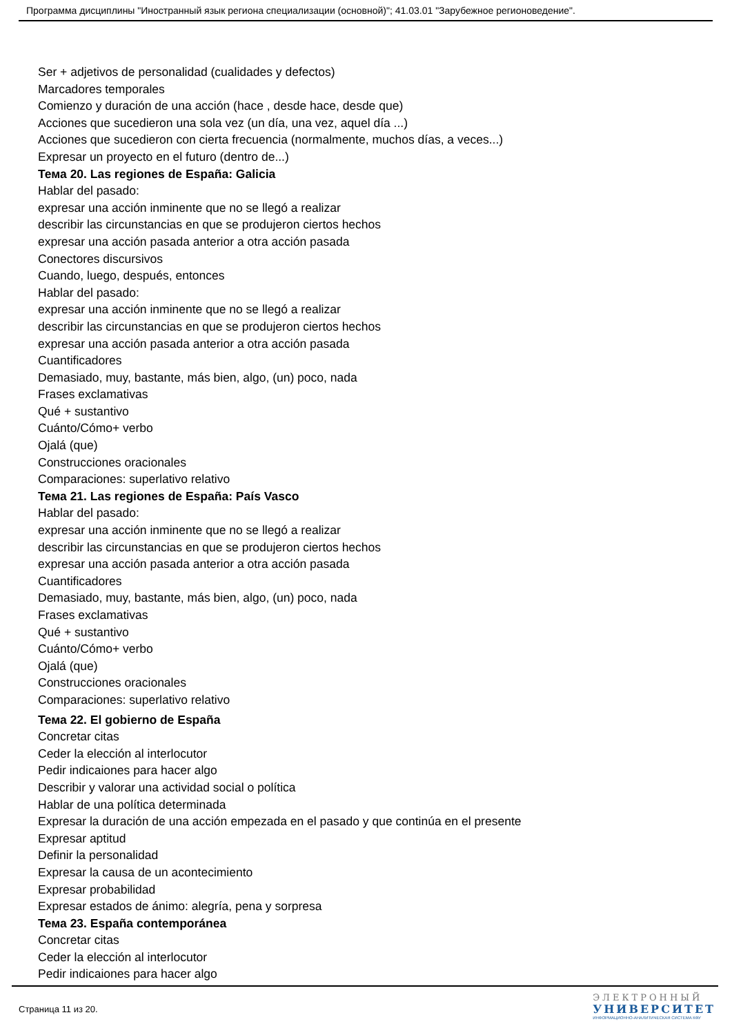Программа дисциплины "Иностранный язык региона специализации (основной)"; 41.03.01 "Зарубежное регионоведение".
Ser + adjetivos de personalidad (cualidades y defectos)
Marcadores temporales
Comienzo y duración de una acción (hace , desde hace, desde que)
Acciones que sucedieron una sola vez (un día, una vez, aquel día ...)
Acciones que sucedieron con cierta frecuencia (normalmente, muchos días, a veces...)
Expresar un proyecto en el futuro (dentro de...)
Тема 20. Las regiones de España: Galicia
Hablar del pasado:
expresar una acción inminente que no se llegó a realizar
describir las circunstancias en que se produjeron ciertos hechos
expresar una acción pasada anterior a otra acción pasada
Conectores discursivos
Cuando, luego, después, entonces
Hablar del pasado:
expresar una acción inminente que no se llegó a realizar
describir las circunstancias en que se produjeron ciertos hechos
expresar una acción pasada anterior a otra acción pasada
Cuantificadores
Demasiado, muy, bastante, más bien, algo, (un) poco, nada
Frases exclamativas
Qué + sustantivo
Cuánto/Cómo+ verbo
Ojalá (que)
Construcciones oracionales
Comparaciones: superlativo relativo
Тема 21. Las regiones de España: País Vasco
Hablar del pasado:
expresar una acción inminente que no se llegó a realizar
describir las circunstancias en que se produjeron ciertos hechos
expresar una acción pasada anterior a otra acción pasada
Cuantificadores
Demasiado, muy, bastante, más bien, algo, (un) poco, nada
Frases exclamativas
Qué + sustantivo
Cuánto/Cómo+ verbo
Ojalá (que)
Construcciones oracionales
Comparaciones: superlativo relativo
Тема 22. El gobierno de España
Concretar citas
Ceder la elección al interlocutor
Pedir indicaiones para hacer algo
Describir y valorar una actividad social o política
Hablar de una política determinada
Expresar la duración de una acción empezada en el pasado y que continúa en el presente
Expresar aptitud
Definir la personalidad
Expresar la causa de un acontecimiento
Expresar probabilidad
Expresar estados de ánimo: alegría, pena y sorpresa
Тема 23. España contemporánea
Concretar citas
Ceder la elección al interlocutor
Pedir indicaiones para hacer algo
Страница 11 из 20.
ЭЛЕКТРОННЫЙ
УНИВЕРСИТЕТ
ИНФОРМАЦИОННО-АНАЛИТИЧЕСКАЯ СИСТЕМА КФУ